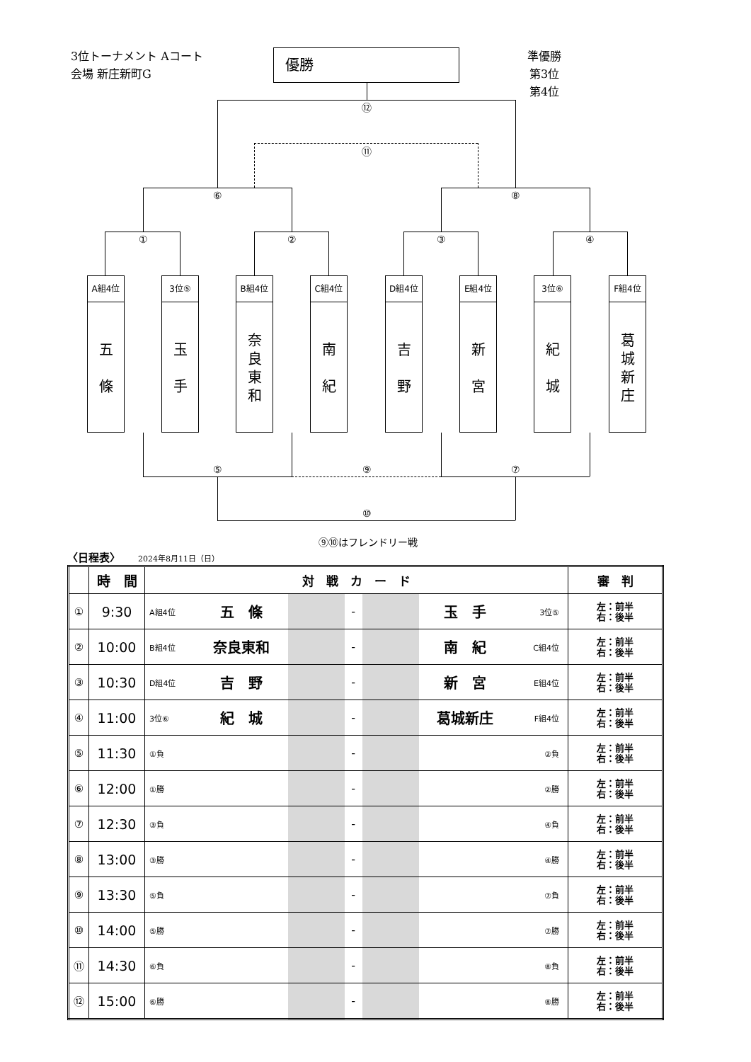3位トーナメント Aコート
会場 新庄新町G
優勝
準優勝
第3位
第4位
⑫ ⑪
⑥ ⑧
① ② ③ ④
A組4位
五
條
3位⑤
玉
手
B組4位
奈
良
東
和
C組4位
南
紀
D組4位
吉
野
E組4位
新
宮
3位⑥
紀
城
F組4位
葛
城
新
庄
⑤ ⑨ ⑦
⑩
⑨⑩はフレンドリー戦
〈日程表〉 2024年8月11日（日）
| | 時 間 | 対 戦 カ ー ド | | | | | | | 審 判 |
| --- | --- | --- | --- | --- | --- | --- | --- | --- | --- |
| ① | 9:30 | A組4位 | 五 條 | | - | | 玉 手 | 3位⑤ | 左：前半 右：後半 |
| ② | 10:00 | B組4位 | 奈良東和 | | - | | 南 紀 | C組4位 | 左：前半 右：後半 |
| ③ | 10:30 | D組4位 | 吉 野 | | - | | 新 宮 | E組4位 | 左：前半 右：後半 |
| ④ | 11:00 | 3位⑥ | 紀 城 | | - | | 葛城新庄 | F組4位 | 左：前半 右：後半 |
| ⑤ | 11:30 | ①負 | | | - | | | ②負 | 左：前半 右：後半 |
| ⑥ | 12:00 | ①勝 | | | - | | | ②勝 | 左：前半 右：後半 |
| ⑦ | 12:30 | ③負 | | | - | | | ④負 | 左：前半 右：後半 |
| ⑧ | 13:00 | ③勝 | | | - | | | ④勝 | 左：前半 右：後半 |
| ⑨ | 13:30 | ⑤負 | | | - | | | ⑦負 | 左：前半 右：後半 |
| ⑩ | 14:00 | ⑤勝 | | | - | | | ⑦勝 | 左：前半 右：後半 |
| ⑪ | 14:30 | ⑥負 | | | - | | | ⑧負 | 左：前半 右：後半 |
| ⑫ | 15:00 | ⑥勝 | | | - | | | ⑧勝 | 左：前半 右：後半 |